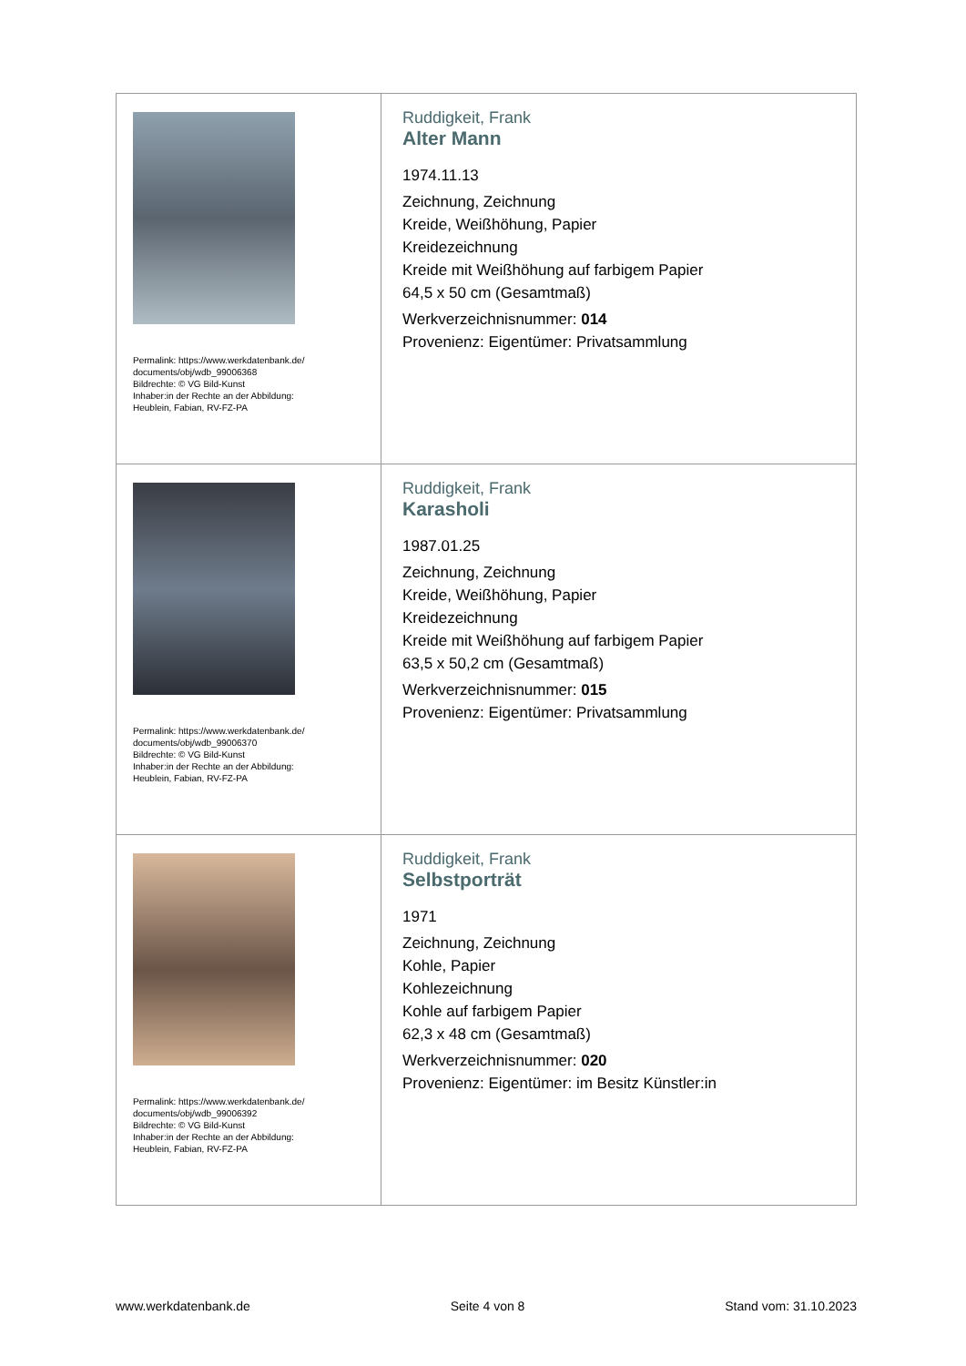| Permalink: https://www.werkdatenbank.de/ documents/obj/wdb_99006368 Bildrechte: © VG Bild-Kunst Inhaber:in der Rechte an der Abbildung: Heublein, Fabian, RV-FZ-PA | Ruddigkeit, Frank Alter Mann 1974.11.13 Zeichnung, Zeichnung Kreide, Weißhöhung, Papier Kreidezeichnung Kreide mit Weißhöhung auf farbigem Papier 64,5 x 50 cm (Gesamtmaß) Werkverzeichnisnummer: 014 Provenienz: Eigentümer: Privatsammlung |
| Permalink: https://www.werkdatenbank.de/ documents/obj/wdb_99006370 Bildrechte: © VG Bild-Kunst Inhaber:in der Rechte an der Abbildung: Heublein, Fabian, RV-FZ-PA | Ruddigkeit, Frank Karasholi 1987.01.25 Zeichnung, Zeichnung Kreide, Weißhöhung, Papier Kreidezeichnung Kreide mit Weißhöhung auf farbigem Papier 63,5 x 50,2 cm (Gesamtmaß) Werkverzeichnisnummer: 015 Provenienz: Eigentümer: Privatsammlung |
| Permalink: https://www.werkdatenbank.de/ documents/obj/wdb_99006392 Bildrechte: © VG Bild-Kunst Inhaber:in der Rechte an der Abbildung: Heublein, Fabian, RV-FZ-PA | Ruddigkeit, Frank Selbstporträt 1971 Zeichnung, Zeichnung Kohle, Papier Kohlezeichnung Kohle auf farbigem Papier 62,3 x 48 cm (Gesamtmaß) Werkverzeichnisnummer: 020 Provenienz: Eigentümer: im Besitz Künstler:in |
www.werkdatenbank.de Seite 4 von 8 Stand vom: 31.10.2023